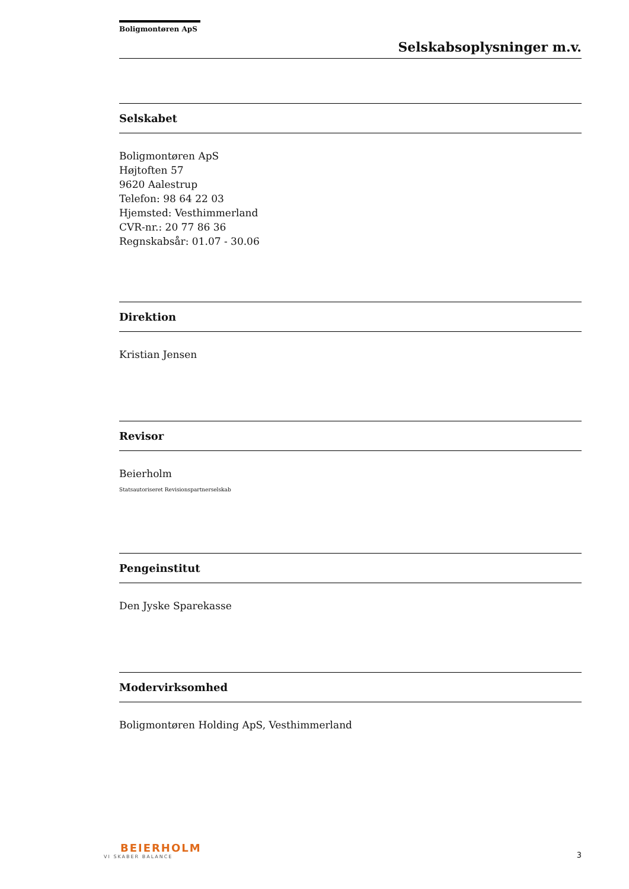Boligmontøren ApS
Selskabsoplysninger m.v.
Selskabet
Boligmontøren ApS
Højtoften 57
9620 Aalestrup
Telefon: 98 64 22 03
Hjemsted: Vesthimmerland
CVR-nr.: 20 77 86 36
Regnskabsår: 01.07 - 30.06
Direktion
Kristian Jensen
Revisor
Beierholm
Statsautoriseret Revisionspartnerselskab
Pengeinstitut
Den Jyske Sparekasse
Modervirksomhed
Boligmontøren Holding ApS, Vesthimmerland
BEIERHOLM
VI SKABER BALANCE
3